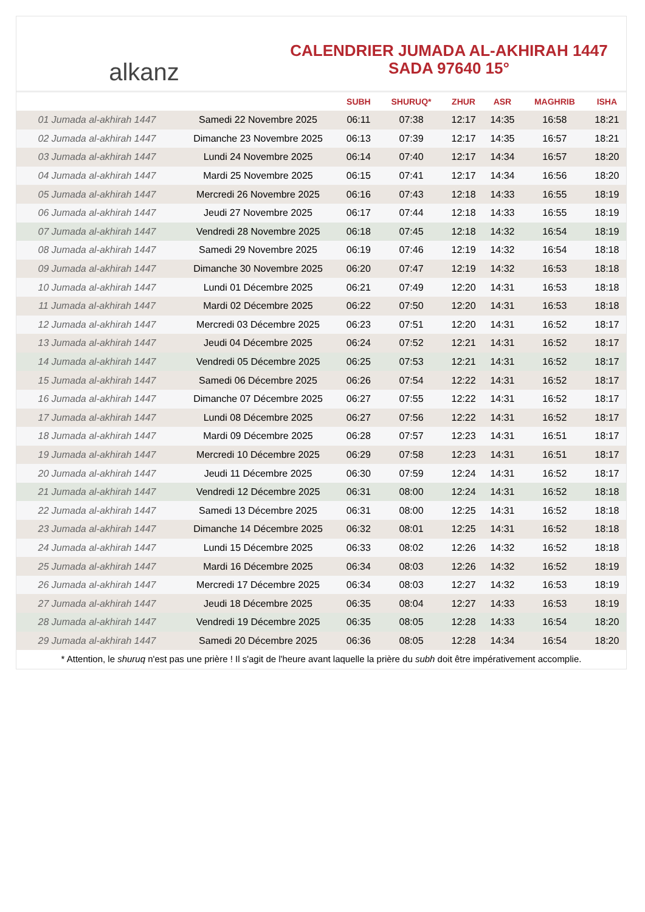alkanz
CALENDRIER JUMADA AL-AKHIRAH 1447
SADA 97640 15°
| | | SUBH | SHURUQ* | ZHUR | ASR | MAGHRIB | ISHA |
| --- | --- | --- | --- | --- | --- | --- | --- |
| 01 Jumada al-akhirah 1447 | Samedi 22 Novembre 2025 | 06:11 | 07:38 | 12:17 | 14:35 | 16:58 | 18:21 |
| 02 Jumada al-akhirah 1447 | Dimanche 23 Novembre 2025 | 06:13 | 07:39 | 12:17 | 14:35 | 16:57 | 18:21 |
| 03 Jumada al-akhirah 1447 | Lundi 24 Novembre 2025 | 06:14 | 07:40 | 12:17 | 14:34 | 16:57 | 18:20 |
| 04 Jumada al-akhirah 1447 | Mardi 25 Novembre 2025 | 06:15 | 07:41 | 12:17 | 14:34 | 16:56 | 18:20 |
| 05 Jumada al-akhirah 1447 | Mercredi 26 Novembre 2025 | 06:16 | 07:43 | 12:18 | 14:33 | 16:55 | 18:19 |
| 06 Jumada al-akhirah 1447 | Jeudi 27 Novembre 2025 | 06:17 | 07:44 | 12:18 | 14:33 | 16:55 | 18:19 |
| 07 Jumada al-akhirah 1447 | Vendredi 28 Novembre 2025 | 06:18 | 07:45 | 12:18 | 14:32 | 16:54 | 18:19 |
| 08 Jumada al-akhirah 1447 | Samedi 29 Novembre 2025 | 06:19 | 07:46 | 12:19 | 14:32 | 16:54 | 18:18 |
| 09 Jumada al-akhirah 1447 | Dimanche 30 Novembre 2025 | 06:20 | 07:47 | 12:19 | 14:32 | 16:53 | 18:18 |
| 10 Jumada al-akhirah 1447 | Lundi 01 Décembre 2025 | 06:21 | 07:49 | 12:20 | 14:31 | 16:53 | 18:18 |
| 11 Jumada al-akhirah 1447 | Mardi 02 Décembre 2025 | 06:22 | 07:50 | 12:20 | 14:31 | 16:53 | 18:18 |
| 12 Jumada al-akhirah 1447 | Mercredi 03 Décembre 2025 | 06:23 | 07:51 | 12:20 | 14:31 | 16:52 | 18:17 |
| 13 Jumada al-akhirah 1447 | Jeudi 04 Décembre 2025 | 06:24 | 07:52 | 12:21 | 14:31 | 16:52 | 18:17 |
| 14 Jumada al-akhirah 1447 | Vendredi 05 Décembre 2025 | 06:25 | 07:53 | 12:21 | 14:31 | 16:52 | 18:17 |
| 15 Jumada al-akhirah 1447 | Samedi 06 Décembre 2025 | 06:26 | 07:54 | 12:22 | 14:31 | 16:52 | 18:17 |
| 16 Jumada al-akhirah 1447 | Dimanche 07 Décembre 2025 | 06:27 | 07:55 | 12:22 | 14:31 | 16:52 | 18:17 |
| 17 Jumada al-akhirah 1447 | Lundi 08 Décembre 2025 | 06:27 | 07:56 | 12:22 | 14:31 | 16:52 | 18:17 |
| 18 Jumada al-akhirah 1447 | Mardi 09 Décembre 2025 | 06:28 | 07:57 | 12:23 | 14:31 | 16:51 | 18:17 |
| 19 Jumada al-akhirah 1447 | Mercredi 10 Décembre 2025 | 06:29 | 07:58 | 12:23 | 14:31 | 16:51 | 18:17 |
| 20 Jumada al-akhirah 1447 | Jeudi 11 Décembre 2025 | 06:30 | 07:59 | 12:24 | 14:31 | 16:52 | 18:17 |
| 21 Jumada al-akhirah 1447 | Vendredi 12 Décembre 2025 | 06:31 | 08:00 | 12:24 | 14:31 | 16:52 | 18:18 |
| 22 Jumada al-akhirah 1447 | Samedi 13 Décembre 2025 | 06:31 | 08:00 | 12:25 | 14:31 | 16:52 | 18:18 |
| 23 Jumada al-akhirah 1447 | Dimanche 14 Décembre 2025 | 06:32 | 08:01 | 12:25 | 14:31 | 16:52 | 18:18 |
| 24 Jumada al-akhirah 1447 | Lundi 15 Décembre 2025 | 06:33 | 08:02 | 12:26 | 14:32 | 16:52 | 18:18 |
| 25 Jumada al-akhirah 1447 | Mardi 16 Décembre 2025 | 06:34 | 08:03 | 12:26 | 14:32 | 16:52 | 18:19 |
| 26 Jumada al-akhirah 1447 | Mercredi 17 Décembre 2025 | 06:34 | 08:03 | 12:27 | 14:32 | 16:53 | 18:19 |
| 27 Jumada al-akhirah 1447 | Jeudi 18 Décembre 2025 | 06:35 | 08:04 | 12:27 | 14:33 | 16:53 | 18:19 |
| 28 Jumada al-akhirah 1447 | Vendredi 19 Décembre 2025 | 06:35 | 08:05 | 12:28 | 14:33 | 16:54 | 18:20 |
| 29 Jumada al-akhirah 1447 | Samedi 20 Décembre 2025 | 06:36 | 08:05 | 12:28 | 14:34 | 16:54 | 18:20 |
* Attention, le shuruq n'est pas une prière ! Il s'agit de l'heure avant laquelle la prière du subh doit être impérativement accomplie.